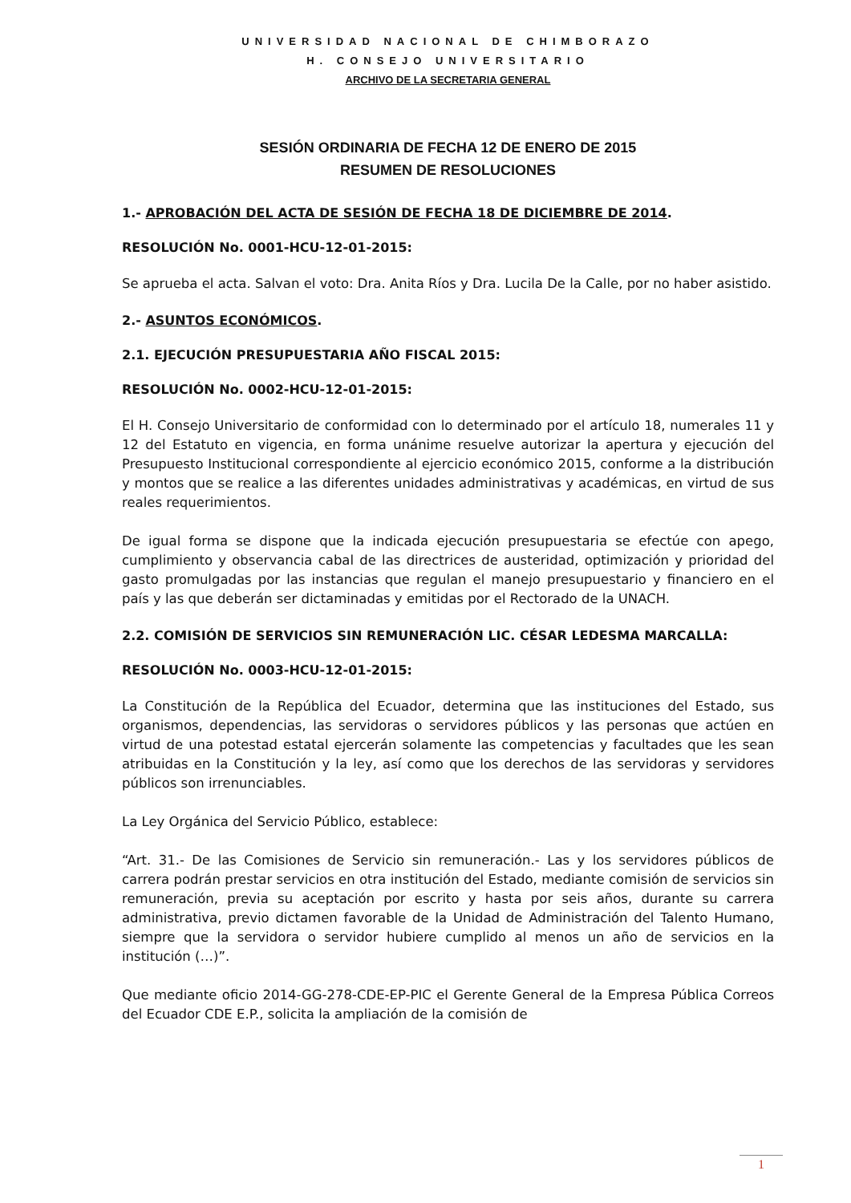UNIVERSIDAD NACIONAL DE CHIMBORAZO
H. CONSEJO UNIVERSITARIO
ARCHIVO DE LA SECRETARIA GENERAL
SESIÓN ORDINARIA DE FECHA 12 DE ENERO DE 2015
RESUMEN DE RESOLUCIONES
1.- APROBACIÓN DEL ACTA DE SESIÓN DE FECHA 18 DE DICIEMBRE DE 2014.
RESOLUCIÓN No. 0001-HCU-12-01-2015:
Se aprueba el acta. Salvan el voto: Dra. Anita Ríos y Dra. Lucila De la Calle, por no haber asistido.
2.- ASUNTOS ECONÓMICOS.
2.1. EJECUCIÓN PRESUPUESTARIA AÑO FISCAL 2015:
RESOLUCIÓN No. 0002-HCU-12-01-2015:
El H. Consejo Universitario de conformidad con lo determinado por el artículo 18, numerales 11 y 12 del Estatuto en vigencia, en forma unánime resuelve autorizar la apertura y ejecución del Presupuesto Institucional correspondiente al ejercicio económico 2015, conforme a la distribución y montos que se realice a las diferentes unidades administrativas y académicas, en virtud de sus reales requerimientos.
De igual forma se dispone que la indicada ejecución presupuestaria se efectúe con apego, cumplimiento y observancia cabal de las directrices de austeridad, optimización y prioridad del gasto promulgadas por las instancias que regulan el manejo presupuestario y financiero en el país y las que deberán ser dictaminadas y emitidas por el Rectorado de la UNACH.
2.2. COMISIÓN DE SERVICIOS SIN REMUNERACIÓN LIC. CÉSAR LEDESMA MARCALLA:
RESOLUCIÓN No. 0003-HCU-12-01-2015:
La Constitución de la República del Ecuador, determina que las instituciones del Estado, sus organismos, dependencias, las servidoras o servidores públicos y las personas que actúen en virtud de una potestad estatal ejercerán solamente las competencias y facultades que les sean atribuidas en la Constitución y la ley, así como que los derechos de las servidoras y servidores públicos son irrenunciables.
La Ley Orgánica del Servicio Público, establece:
“Art. 31.- De las Comisiones de Servicio sin remuneración.- Las y los servidores públicos de carrera podrán prestar servicios en otra institución del Estado, mediante comisión de servicios sin remuneración, previa su aceptación por escrito y hasta por seis años, durante su carrera administrativa, previo dictamen favorable de la Unidad de Administración del Talento Humano, siempre que la servidora o servidor hubiere cumplido al menos un año de servicios en la institución (…)”.
Que mediante oficio 2014-GG-278-CDE-EP-PIC el Gerente General de la Empresa Pública Correos del Ecuador CDE E.P., solicita la ampliación de la comisión de
1